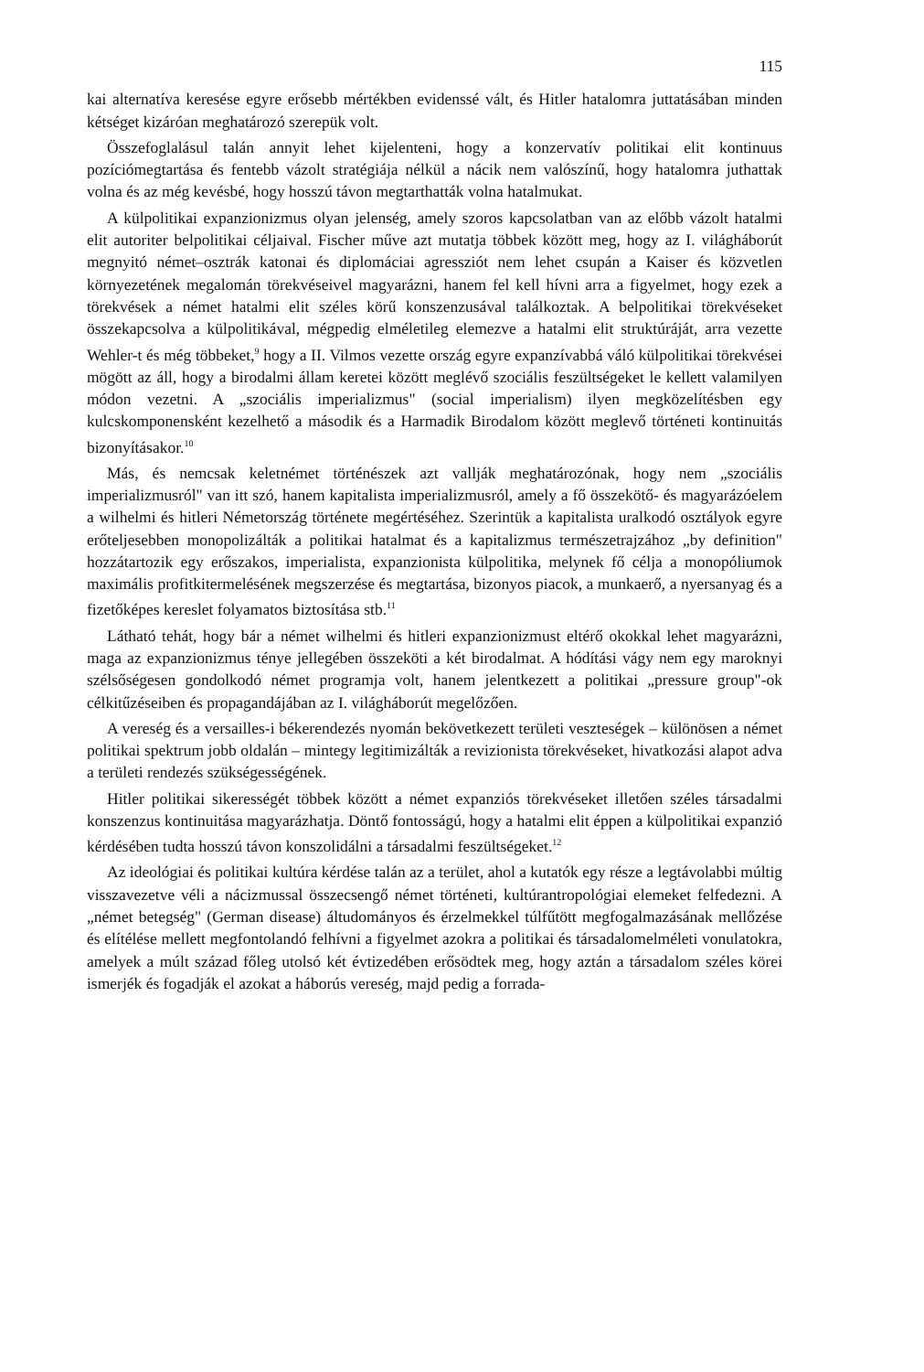115
kai alternatíva keresése egyre erősebb mértékben evidenssé vált, és Hitler hatalomra juttatásában minden kétséget kizáróan meghatározó szerepük volt.
Összefoglalásul talán annyit lehet kijelenteni, hogy a konzervatív politikai elit kontinuus pozíciómegtartása és fentebb vázolt stratégiája nélkül a nácik nem valószínű, hogy hatalomra juthattak volna és az még kevésbé, hogy hosszú távon megtarthatták volna hatalmukat.
A külpolitikai expanzionizmus olyan jelenség, amely szoros kapcsolatban van az előbb vázolt hatalmi elit autoriter belpolitikai céljaival. Fischer műve azt mutatja többek között meg, hogy az I. világháborút megnyitó német–osztrák katonai és diplomáciai agressziót nem lehet csupán a Kaiser és közvetlen környezetének megalomán törekvéseivel magyarázni, hanem fel kell hívni arra a figyelmet, hogy ezek a törekvések a német hatalmi elit széles körű konszenzusával találkoztak. A belpolitikai törekvéseket összekapcsolva a külpolitikával, mégpedig elméletileg elemezve a hatalmi elit struktúráját, arra vezette Wehler-t és még többeket,<sup>9</sup> hogy a II. Vilmos vezette ország egyre expanzívabbá váló külpolitikai törekvései mögött az áll, hogy a birodalmi állam keretei között meglévő szociális feszültségeket le kellett valamilyen módon vezetni. A „szociális imperializmus" (social imperialism) ilyen megközelítésben egy kulcskomponensként kezelhető a második és a Harmadik Birodalom között meglevő történeti kontinuitás bizonyításakor.<sup>10</sup>
Más, és nemcsak keletnémet történészek azt vallják meghatározónak, hogy nem „szociális imperializmusról" van itt szó, hanem kapitalista imperializmusról, amely a fő összekötő- és magyarázóelem a wilhelmi és hitleri Németország története megértéséhez. Szerintük a kapitalista uralkodó osztályok egyre erőteljesebben monopolizálták a politikai hatalmat és a kapitalizmus természetrajzához „by definition" hozzátartozik egy erőszakos, imperialista, expanzionista külpolitika, melynek fő célja a monopóliumok maximális profitkitermelésének megszerzése és megtartása, bizonyos piacok, a munkaerő, a nyersanyag és a fizetőképes kereslet folyamatos biztosítása stb.<sup>11</sup>
Látható tehát, hogy bár a német wilhelmi és hitleri expanzionizmust eltérő okokkal lehet magyarázni, maga az expanzionizmus ténye jellegében összeköti a két birodalmat. A hódítási vágy nem egy maroknyi szélsőségesen gondolkodó német programja volt, hanem jelentkezett a politikai „pressure group"-ok célkitűzéseiben és propagandájában az I. világháborút megelőzően.
A vereség és a versailles-i békerendezés nyomán bekövetkezett területi veszteségek – különösen a német politikai spektrum jobb oldalán – mintegy legitimizálták a revizionista törekvéseket, hivatkozási alapot adva a területi rendezés szükségességének.
Hitler politikai sikerességét többek között a német expanziós törekvéseket illetően széles társadalmi konszenzus kontinuitása magyarázhatja. Döntő fontosságú, hogy a hatalmi elit éppen a külpolitikai expanzió kérdésében tudta hosszú távon konszolidálni a társadalmi feszültségeket.<sup>12</sup>
Az ideológiai és politikai kultúra kérdése talán az a terület, ahol a kutatók egy része a legtávolabbi múltig visszavezetve véli a nácizmussal összecsengő német történeti, kultúrantropológiai elemeket felfedezni. A „német betegség" (German disease) áltudományos és érzelmekkel túlfűtött megfogalmazásának mellőzése és elítélése mellett megfontolandó felhívni a figyelmet azokra a politikai és társadalomelméleti vonulatokra, amelyek a múlt század főleg utolsó két évtizedében erősödtek meg, hogy aztán a társadalom széles körei ismerjék és fogadják el azokat a háborús vereség, majd pedig a forrada-